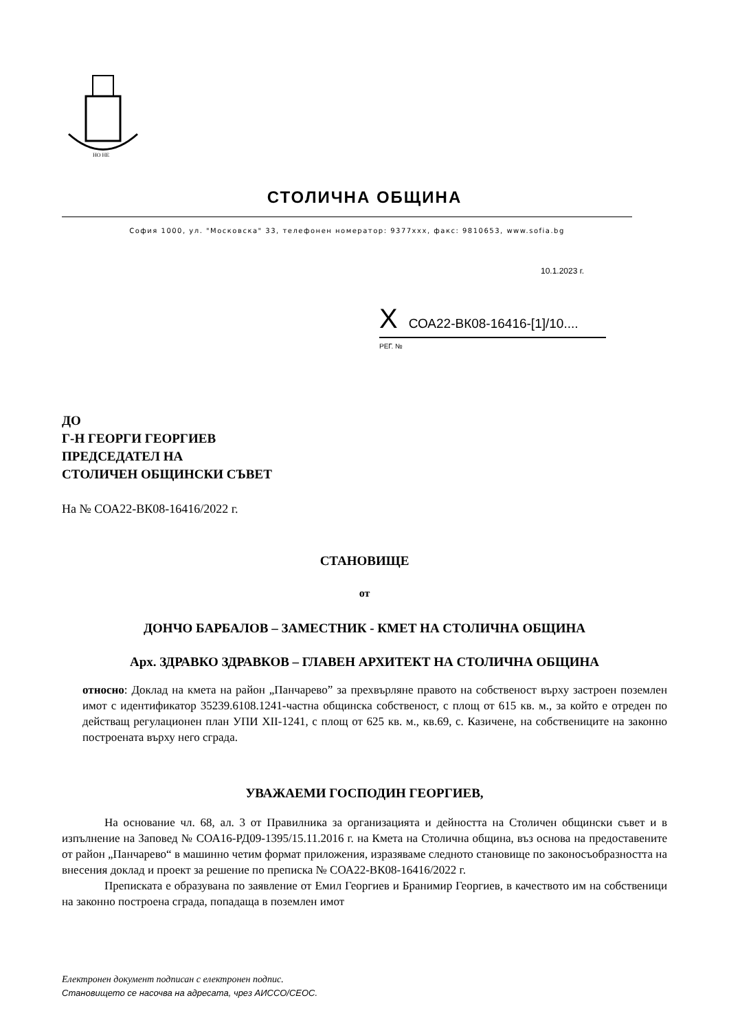НО НЕ
СТОЛИЧНА ОБЩИНА
София 1000, ул. "Московска" 33, телефонен номератор: 9377xxx, факс: 9810653, www.sofia.bg
10.1.2023 г.
X СОА22-ВК08-16416-[1]/10....
РЕГ. №
ДО
Г-Н ГЕОРГИ ГЕОРГИЕВ
ПРЕДСЕДАТЕЛ НА
СТОЛИЧЕН ОБЩИНСКИ СЪВЕТ
На № СОА22-ВК08-16416/2022 г.
СТАНОВИЩЕ
от
ДОНЧО БАРБАЛОВ – ЗАМЕСТНИК - КМЕТ НА СТОЛИЧНА ОБЩИНА
Арх. ЗДРАВКО ЗДРАВКОВ – ГЛАВЕН АРХИТЕКТ НА СТОЛИЧНА ОБЩИНА
относно: Доклад на кмета на район „Панчарево” за прехвърляне правото на собственост върху застроен поземлен имот с идентификатор 35239.6108.1241-частна общинска собственост, с площ от 615 кв. м., за който е отреден по действащ регулационен план УПИ XII-1241, с площ от 625 кв. м., кв.69, с. Казичене, на собствениците на законно построената върху него сграда.
УВАЖАЕМИ ГОСПОДИН ГЕОРГИЕВ,
На основание чл. 68, ал. 3 от Правилника за организацията и дейността на Столичен общински съвет и в изпълнение на Заповед № СОА16-РД09-1395/15.11.2016 г. на Кмета на Столична община, въз основа на предоставените от район „Панчарево“ в машинно четим формат приложения, изразяваме следното становище по законосъобразността на внесения доклад и проект за решение по преписка № СОА22-ВК08-16416/2022 г.
Преписката е образувана по заявление от Емил Георгиев и Бранимир Георгиев, в качеството им на собственици на законно построена сграда, попадаща в поземлен имот
Електронен документ подписан с електронен подпис.
Становището се насочва на адресата, чрез АИССО/СЕОС.